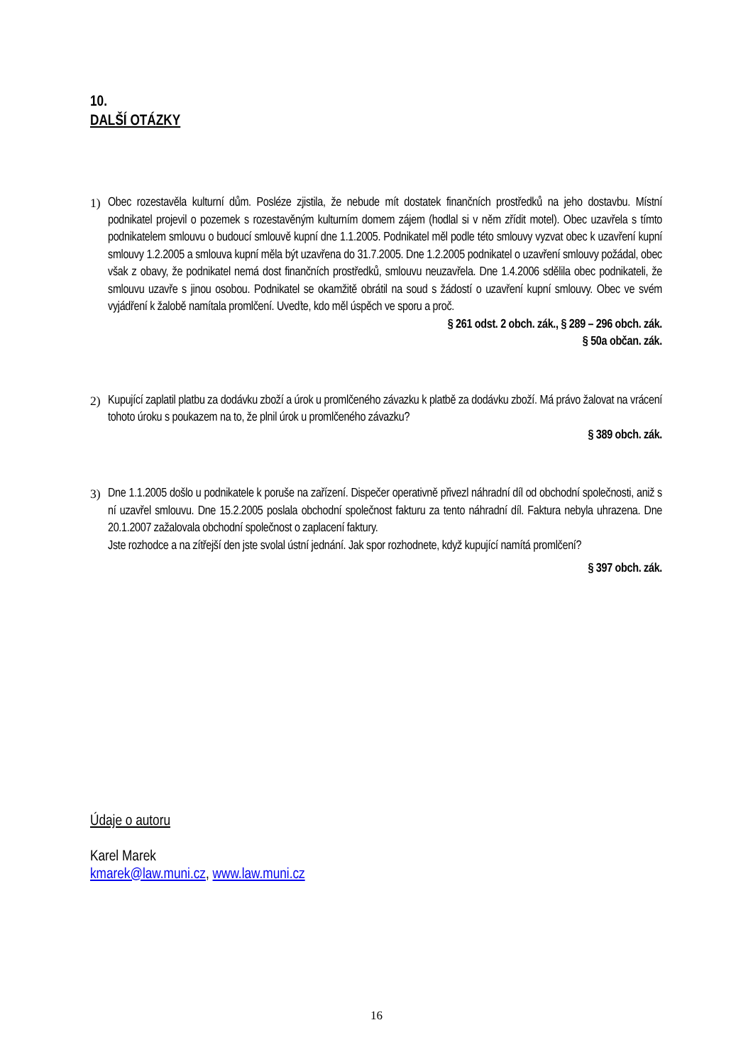10.
DALŠÍ OTÁZKY
1) Obec rozestavěla kulturní dům. Posléze zjistila, že nebude mít dostatek finančních prostředků na jeho dostavbu. Místní podnikatel projevil o pozemek s rozestavěným kulturním domem zájem (hodlal si v něm zřídit motel). Obec uzavřela s tímto podnikatelem smlouvu o budoucí smlouvě kupní dne 1.1.2005. Podnikatel měl podle této smlouvy vyzvat obec k uzavření kupní smlouvy 1.2.2005 a smlouva kupní měla být uzavřena do 31.7.2005. Dne 1.2.2005 podnikatel o uzavření smlouvy požádal, obec však z obavy, že podnikatel nemá dost finančních prostředků, smlouvu neuzavřela. Dne 1.4.2006 sdělila obec podnikateli, že smlouvu uzavře s jinou osobou. Podnikatel se okamžitě obrátil na soud s žádostí o uzavření kupní smlouvy. Obec ve svém vyjádření k žalobě namítala promlčení. Uveďte, kdo měl úspěch ve sporu a proč.
§ 261 odst. 2 obch. zák., § 289 – 296 obch. zák.
§ 50a občan. zák.
2) Kupující zaplatil platbu za dodávku zboží a úrok u promlčeného závazku k platbě za dodávku zboží. Má právo žalovat na vrácení tohoto úroku s poukazem na to, že plnil úrok u promlčeného závazku?
§ 389 obch. zák.
3) Dne 1.1.2005 došlo u podnikatele k poruše na zařízení. Dispečer operativně přivezl náhradní díl od obchodní společnosti, aniž s ní uzavřel smlouvu. Dne 15.2.2005 poslala obchodní společnost fakturu za tento náhradní díl. Faktura nebyla uhrazena. Dne 20.1.2007 zažalovala obchodní společnost o zaplacení faktury.
Jste rozhodce a na zítřejší den jste svolal ústní jednání. Jak spor rozhodnete, když kupující namítá promlčení?
§ 397 obch. zák.
Údaje o autoru
Karel Marek
kmarek@law.muni.cz, www.law.muni.cz
16